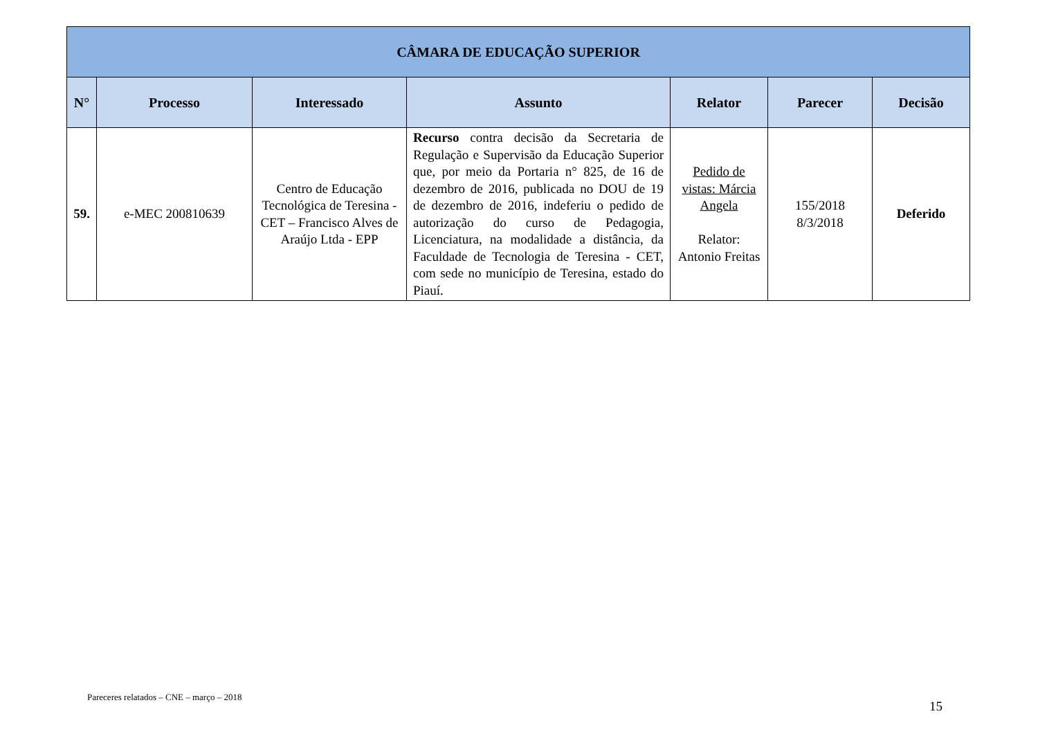| CÂMARA DE EDUCAÇÃO SUPERIOR | | | | | | |
| --- | --- | --- | --- | --- | --- | --- |
| N° | Processo | Interessado | Assunto | Relator | Parecer | Decisão |
| 59. | e-MEC 200810639 | Centro de Educação Tecnológica de Teresina - CET – Francisco Alves de Araújo Ltda - EPP | Recurso contra decisão da Secretaria de Regulação e Supervisão da Educação Superior que, por meio da Portaria n° 825, de 16 de dezembro de 2016, publicada no DOU de 19 de dezembro de 2016, indeferiu o pedido de autorização do curso de Pedagogia, Licenciatura, na modalidade a distância, da Faculdade de Tecnologia de Teresina - CET, com sede no município de Teresina, estado do Piauí. | Pedido de vistas: Márcia Angela Relator: Antonio Freitas | 155/2018 8/3/2018 | Deferido |
Pareceres relatados – CNE – março – 2018 15